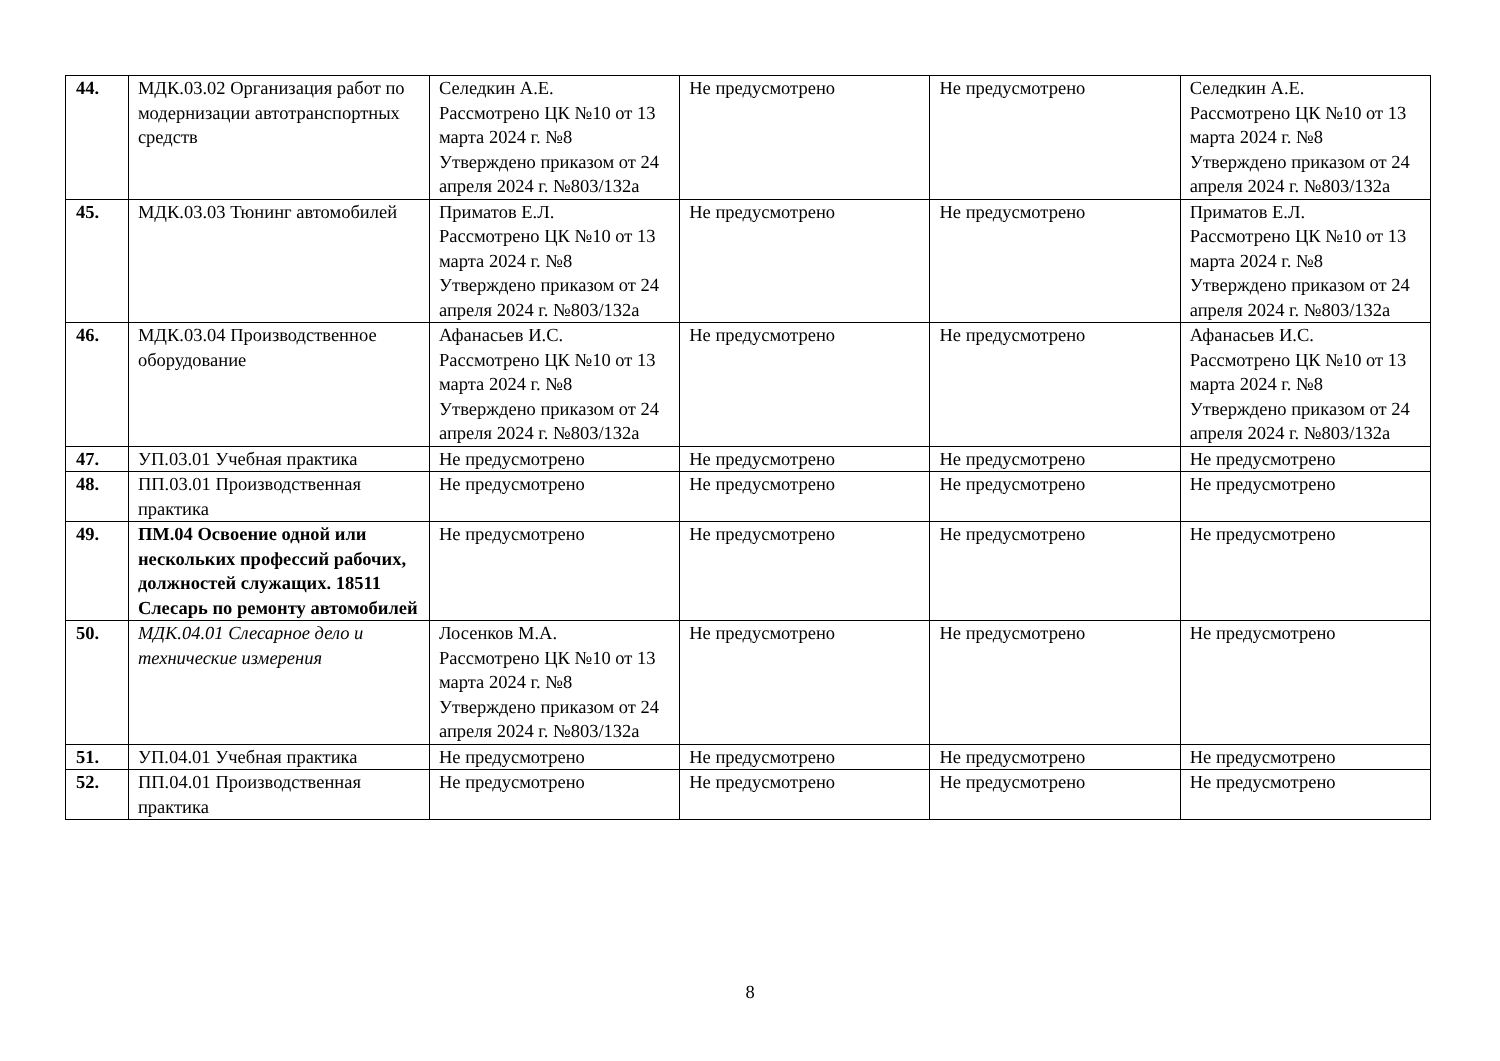| 44. | МДК.03.02 Организация работ по модернизации автотранспортных средств | Селедкин А.Е. Рассмотрено ЦК №10 от 13 марта 2024 г. №8 Утверждено приказом от 24 апреля 2024 г. №803/132а | Не предусмотрено | Не предусмотрено | Селедкин А.Е. Рассмотрено ЦК №10 от 13 марта 2024 г. №8 Утверждено приказом от 24 апреля 2024 г. №803/132а |
| 45. | МДК.03.03 Тюнинг автомобилей | Приматов Е.Л. Рассмотрено ЦК №10 от 13 марта 2024 г. №8 Утверждено приказом от 24 апреля 2024 г. №803/132а | Не предусмотрено | Не предусмотрено | Приматов Е.Л. Рассмотрено ЦК №10 от 13 марта 2024 г. №8 Утверждено приказом от 24 апреля 2024 г. №803/132а |
| 46. | МДК.03.04 Производственное оборудование | Афанасьев И.С. Рассмотрено ЦК №10 от 13 марта 2024 г. №8 Утверждено приказом от 24 апреля 2024 г. №803/132а | Не предусмотрено | Не предусмотрено | Афанасьев И.С. Рассмотрено ЦК №10 от 13 марта 2024 г. №8 Утверждено приказом от 24 апреля 2024 г. №803/132а |
| 47. | УП.03.01 Учебная практика | Не предусмотрено | Не предусмотрено | Не предусмотрено | Не предусмотрено |
| 48. | ПП.03.01 Производственная практика | Не предусмотрено | Не предусмотрено | Не предусмотрено | Не предусмотрено |
| 49. | ПМ.04 Освоение одной или нескольких профессий рабочих, должностей служащих. 18511 Слесарь по ремонту автомобилей | Не предусмотрено | Не предусмотрено | Не предусмотрено | Не предусмотрено |
| 50. | МДК.04.01 Слесарное дело и технические измерения | Лосенков М.А. Рассмотрено ЦК №10 от 13 марта 2024 г. №8 Утверждено приказом от 24 апреля 2024 г. №803/132а | Не предусмотрено | Не предусмотрено | Не предусмотрено |
| 51. | УП.04.01 Учебная практика | Не предусмотрено | Не предусмотрено | Не предусмотрено | Не предусмотрено |
| 52. | ПП.04.01 Производственная практика | Не предусмотрено | Не предусмотрено | Не предусмотрено | Не предусмотрено |
8